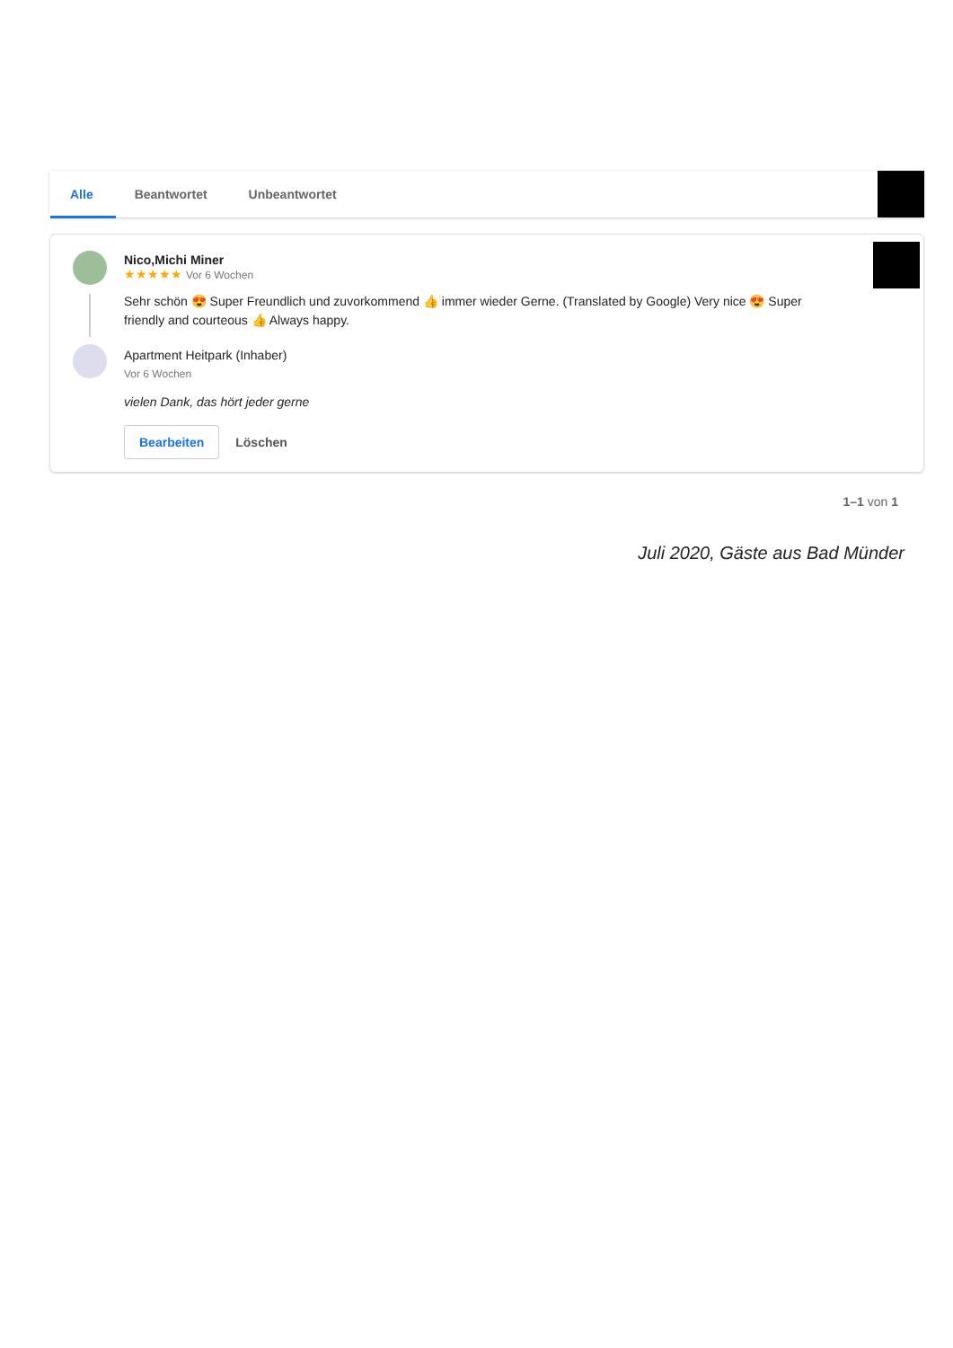Alle Beantwortet Unbeantwortet
Nico,Michi Miner
★★★★★ Vor 6 Wochen
Sehr schön 😍 Super Freundlich und zuvorkommend 👍 immer wieder Gerne. (Translated by Google) Very nice 😍 Super friendly and courteous 👍 Always happy.
Apartment Heitpark (Inhaber)
Vor 6 Wochen
vielen Dank, das hört jeder gerne
Bearbeiten Löschen
1–1 von 1
Juli 2020, Gäste aus Bad Münder